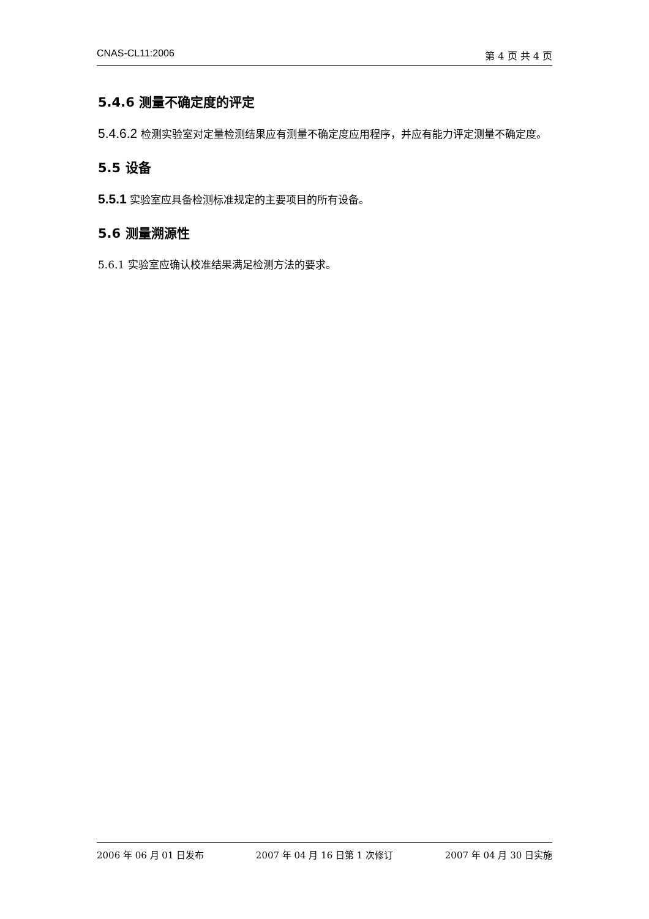CNAS-CL11:2006 第 4 页 共 4 页
5.4.6 测量不确定度的评定
5.4.6.2 检测实验室对定量检测结果应有测量不确定度应用程序，并应有能力评定测量不确定度。
5.5 设备
5.5.1 实验室应具备检测标准规定的主要项目的所有设备。
5.6 测量溯源性
5.6.1 实验室应确认校准结果满足检测方法的要求。
2006 年 06 月 01 日发布 2007 年 04 月 16 日第 1 次修订 2007 年 04 月 30 日实施